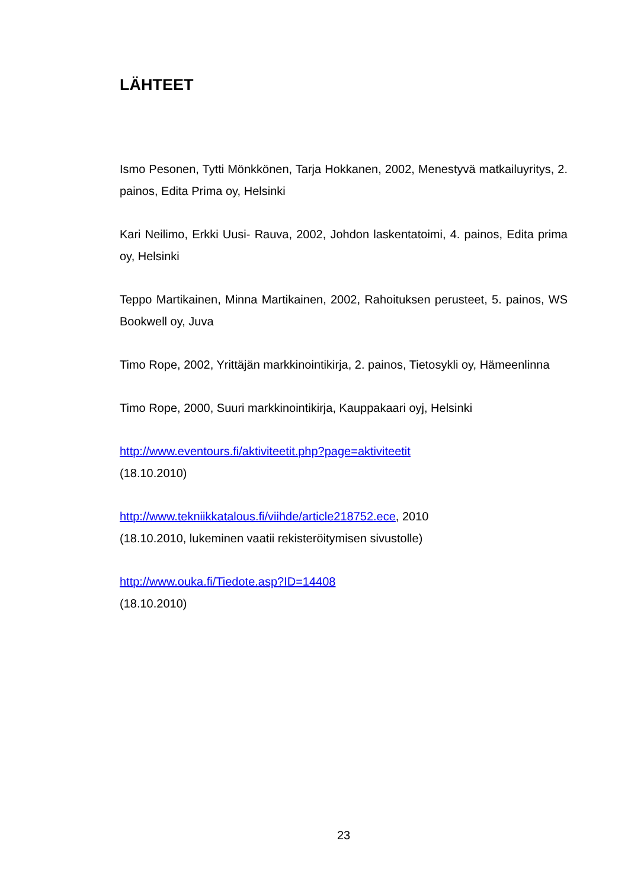LÄHTEET
Ismo Pesonen, Tytti Mönkkönen, Tarja Hokkanen, 2002, Menestyvä matkailuyritys, 2. painos, Edita Prima oy, Helsinki
Kari Neilimo, Erkki Uusi- Rauva, 2002, Johdon laskentatoimi, 4. painos, Edita prima oy, Helsinki
Teppo Martikainen, Minna Martikainen, 2002, Rahoituksen perusteet, 5. painos, WS Bookwell oy, Juva
Timo Rope, 2002, Yrittäjän markkinointikirja, 2. painos, Tietosykli oy, Hämeenlinna
Timo Rope, 2000, Suuri markkinointikirja, Kauppakaari oyj, Helsinki
http://www.eventours.fi/aktiviteetit.php?page=aktiviteetit
(18.10.2010)
http://www.tekniikkatalous.fi/viihde/article218752.ece, 2010
(18.10.2010, lukeminen vaatii rekisteröitymisen sivustolle)
http://www.ouka.fi/Tiedote.asp?ID=14408
(18.10.2010)
23